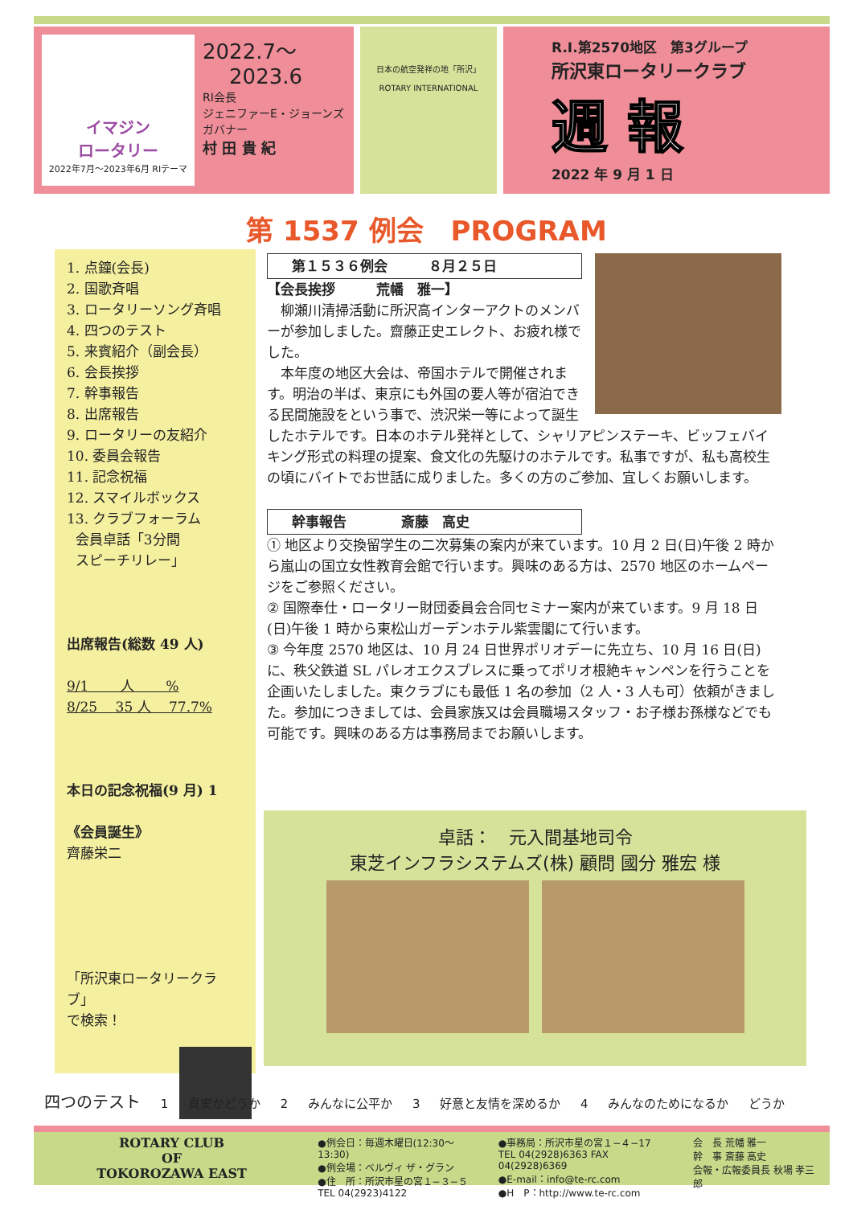イマジン
ロータリー
2022年7月～2023年6月 RIテーマ
2022.7～
2023.6
RI会長
ジェニファーE・ジョーンズ
ガバナー
村 田 貴 紀
日本の航空発祥の地「所沢」
ROTARY INTERNATIONAL
R.I.第2570地区　第3グループ
所沢東ロータリークラブ
週 報
2022 年 9 月 1 日
第 1537 例会　PROGRAM
1. 点鐘(会長)
2. 国歌斉唱
3. ロータリーソング斉唱
4. 四つのテスト
5. 来賓紹介（副会長）
6. 会長挨拶
7. 幹事報告
8. 出席報告
9. ロータリーの友紹介
10. 委員会報告
11. 記念祝福
12. スマイルボックス
13. クラブフォーラム
会員卓話「3分間
スピーチリレー」
出席報告(総数 49 人)
9/1 　　人 　　%
8/25 　35 人 　77.7%
本日の記念祝福(9 月) 1
《会員誕生》
齊藤栄二
「所沢東ロータリークラブ」
で検索！
第１５３６例会　　　８月２５日
【会長挨拶　　　荒幡　雅一】
　柳瀬川清掃活動に所沢高インターアクトのメンバーが参加しました。齋藤正史エレクト、お疲れ様でした。
　本年度の地区大会は、帝国ホテルで開催されます。明治の半ば、東京にも外国の要人等が宿泊できる民間施設をという事で、渋沢栄一等によって誕生したホテルです。日本のホテル発祥として、シャリアピンステーキ、ビッフェバイキング形式の料理の提案、食文化の先駆けのホテルです。私事ですが、私も高校生の頃にバイトでお世話に成りました。多くの方のご参加、宜しくお願いします。
幹事報告　　　　斎藤　高史
① 地区より交換留学生の二次募集の案内が来ています。10 月 2 日(日)午後 2 時から嵐山の国立女性教育会館で行います。興味のある方は、2570 地区のホームページをご参照ください。
② 国際奉仕・ロータリー財団委員会合同セミナー案内が来ています。9 月 18 日(日)午後 1 時から東松山ガーデンホテル紫雲閣にて行います。
③ 今年度 2570 地区は、10 月 24 日世界ポリオデーに先立ち、10 月 16 日(日)に、秩父鉄道 SL パレオエクスプレスに乗ってポリオ根絶キャンペンを行うことを企画いたしました。東クラブにも最低 1 名の参加（2 人・3 人も可）依頼がきました。参加につきましては、会員家族又は会員職場スタッフ・お子様お孫様などでも可能です。興味のある方は事務局までお願いします。
卓話：　元入間基地司令
東芝インフラシステムズ(株) 顧問 國分 雅宏 様
四つのテスト 1 真実かどうか 2 みんなに公平か 3 好意と友情を深めるか 4 みんなのためになるか どうか
ROTARY CLUB
OF
TOKOROZAWA EAST
●例会日：毎週木曜日(12:30〜13:30)
●例会場：ベルヴィ ザ・グラン
●住　所：所沢市星の宮１−３−５
TEL 04(2923)4122
●事務局：所沢市星の宮１−４−17
TEL 04(2928)6363 FAX 04(2928)6369
●E-mail：info@te-rc.com
●H　P：http://www.te-rc.com
会　長 荒幡 雅一
幹　事 斎藤 高史
会報・広報委員長 秋場 孝三郎